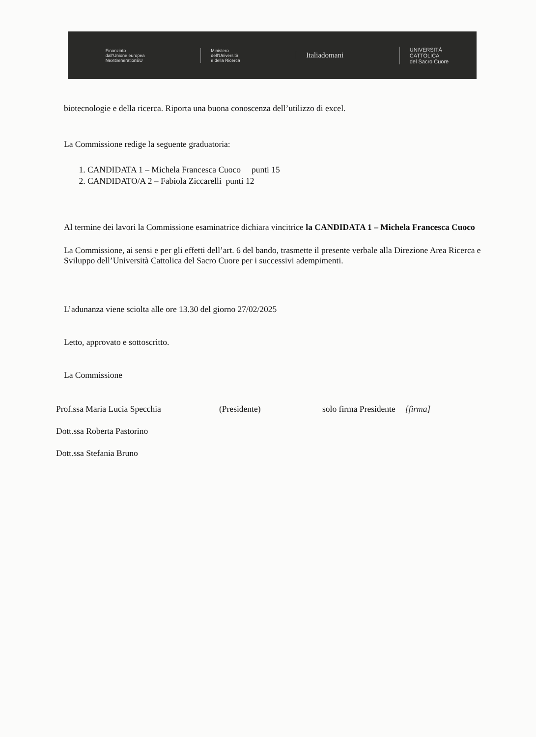Finanziato
dall'Unione europea
NextGenerationEU
Ministero
dell'Università
e della Ricerca
Italiadomani
UNIVERSITÀ
CATTOLICA
del Sacro Cuore
biotecnologie e della ricerca. Riporta una buona conoscenza dell’utilizzo di excel.
La Commissione redige la seguente graduatoria:
1. CANDIDATA 1 – Michela Francesca Cuoco punti 15
2. CANDIDATO/A 2 – Fabiola Ziccarelli punti 12
Al termine dei lavori la Commissione esaminatrice dichiara vincitrice la CANDIDATA 1 – Michela Francesca Cuoco
La Commissione, ai sensi e per gli effetti dell’art. 6 del bando, trasmette il presente verbale alla Direzione Area Ricerca e Sviluppo dell’Università Cattolica del Sacro Cuore per i successivi adempimenti.
L’adunanza viene sciolta alle ore 13.30 del giorno 27/02/2025
Letto, approvato e sottoscritto.
La Commissione
Prof.ssa Maria Lucia Specchia (Presidente) solo firma Presidente [firma]
Dott.ssa Roberta Pastorino
Dott.ssa Stefania Bruno